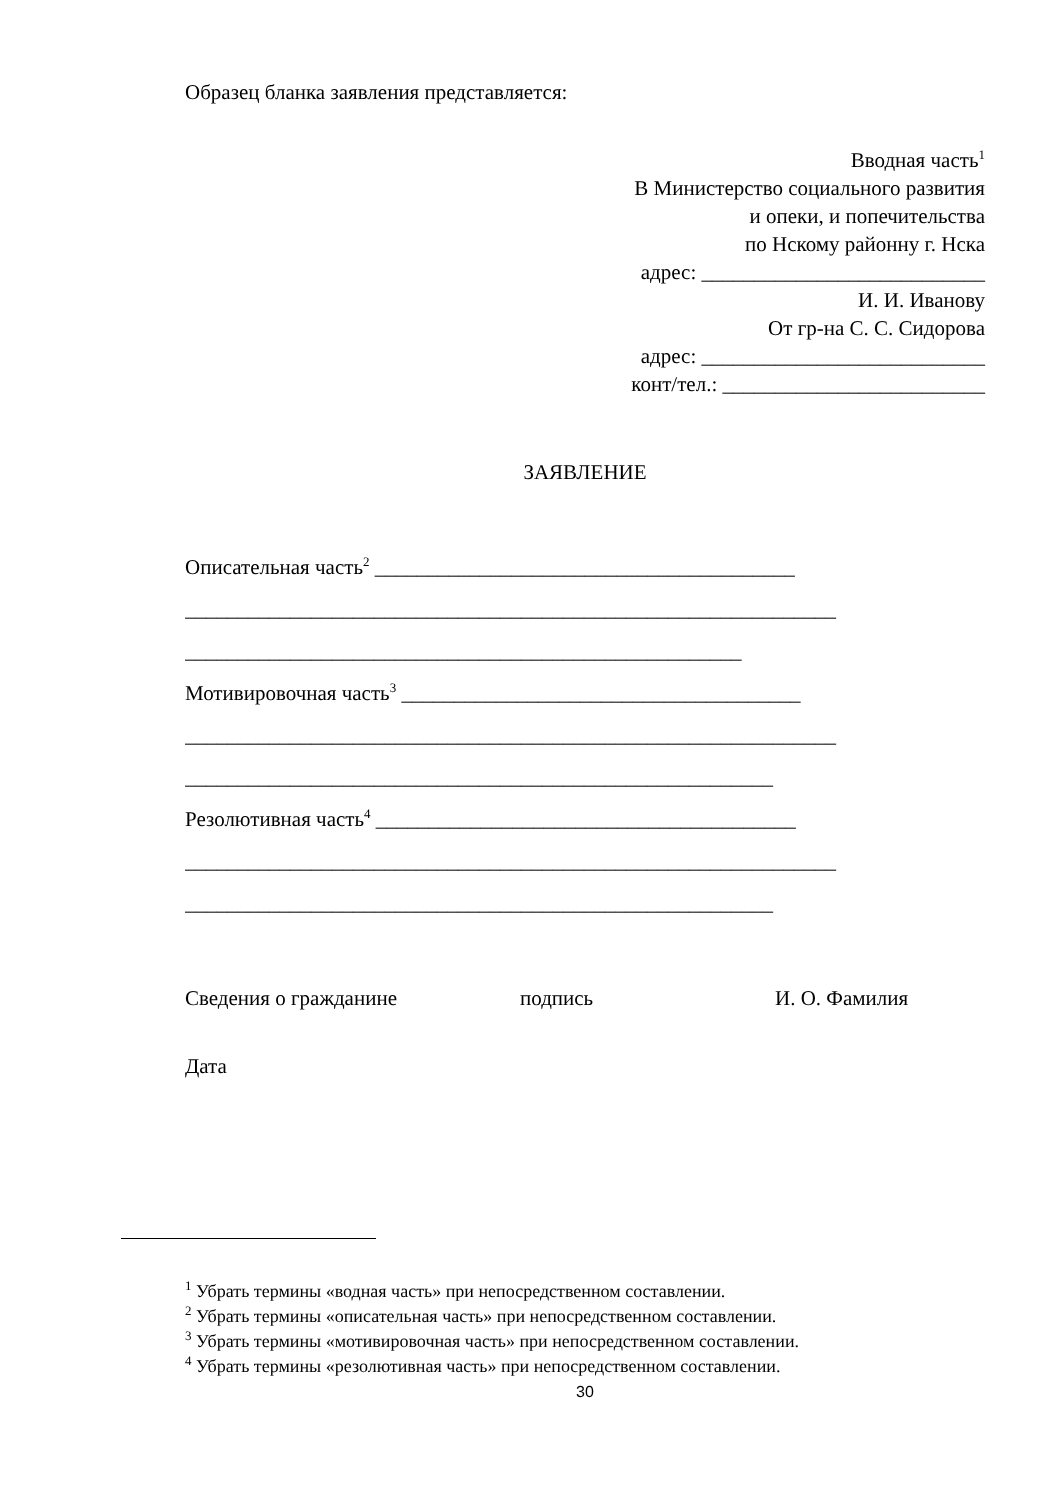Образец бланка заявления представляется:
Вводная часть<sup>1</sup>
В Министерство социального развития
и опеки, и попечительства
по Нскому районну г. Нска
адрес: ___________________________
И. И. Иванову
От гр-на С. С. Сидорова
адрес: ___________________________
конт/тел.: _________________________
ЗАЯВЛЕНИЕ
Описательная часть<sup>2</sup> ________________________________________
______________________________________________________________
_____________________________________________________
Мотивировочная часть<sup>3</sup> ______________________________________
______________________________________________________________
________________________________________________________
Резолютивная часть<sup>4</sup> ________________________________________
______________________________________________________________
________________________________________________________
Сведения о гражданине подпись И. О. Фамилия
Дата
<sup>1</sup> Убрать термины «водная часть» при непосредственном составлении.
<sup>2</sup> Убрать термины «описательная часть» при непосредственном составлении.
<sup>3</sup> Убрать термины «мотивировочная часть» при непосредственном составлении.
<sup>4</sup> Убрать термины «резолютивная часть» при непосредственном составлении.
30